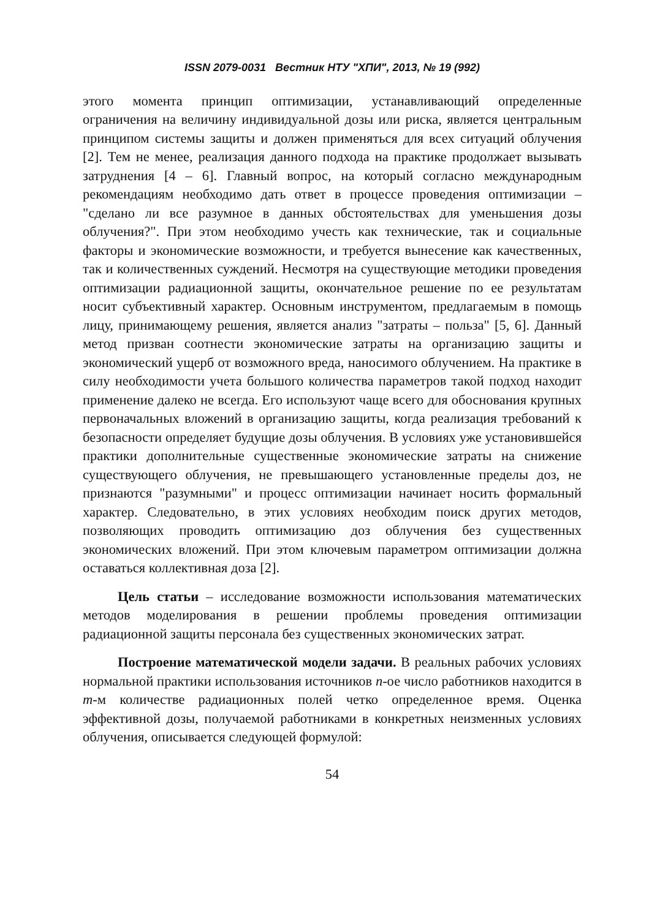ISSN 2079-0031 Вестник НТУ "ХПИ", 2013, № 19 (992)
этого момента принцип оптимизации, устанавливающий определенные ограничения на величину индивидуальной дозы или риска, является центральным принципом системы защиты и должен применяться для всех ситуаций облучения [2]. Тем не менее, реализация данного подхода на практике продолжает вызывать затруднения [4 – 6]. Главный вопрос, на который согласно международным рекомендациям необходимо дать ответ в процессе проведения оптимизации – "сделано ли все разумное в данных обстоятельствах для уменьшения дозы облучения?". При этом необходимо учесть как технические, так и социальные факторы и экономические возможности, и требуется вынесение как качественных, так и количественных суждений. Несмотря на существующие методики проведения оптимизации радиационной защиты, окончательное решение по ее результатам носит субъективный характер. Основным инструментом, предлагаемым в помощь лицу, принимающему решения, является анализ "затраты – польза" [5, 6]. Данный метод призван соотнести экономические затраты на организацию защиты и экономический ущерб от возможного вреда, наносимого облучением. На практике в силу необходимости учета большого количества параметров такой подход находит применение далеко не всегда. Его используют чаще всего для обоснования крупных первоначальных вложений в организацию защиты, когда реализация требований к безопасности определяет будущие дозы облучения. В условиях уже установившейся практики дополнительные существенные экономические затраты на снижение существующего облучения, не превышающего установленные пределы доз, не признаются "разумными" и процесс оптимизации начинает носить формальный характер. Следовательно, в этих условиях необходим поиск других методов, позволяющих проводить оптимизацию доз облучения без существенных экономических вложений. При этом ключевым параметром оптимизации должна оставаться коллективная доза [2].
Цель статьи – исследование возможности использования математических методов моделирования в решении проблемы проведения оптимизации радиационной защиты персонала без существенных экономических затрат.
Построение математической модели задачи. В реальных рабочих условиях нормальной практики использования источников n-ое число работников находится в m-м количестве радиационных полей четко определенное время. Оценка эффективной дозы, получаемой работниками в конкретных неизменных условиях облучения, описывается следующей формулой:
54